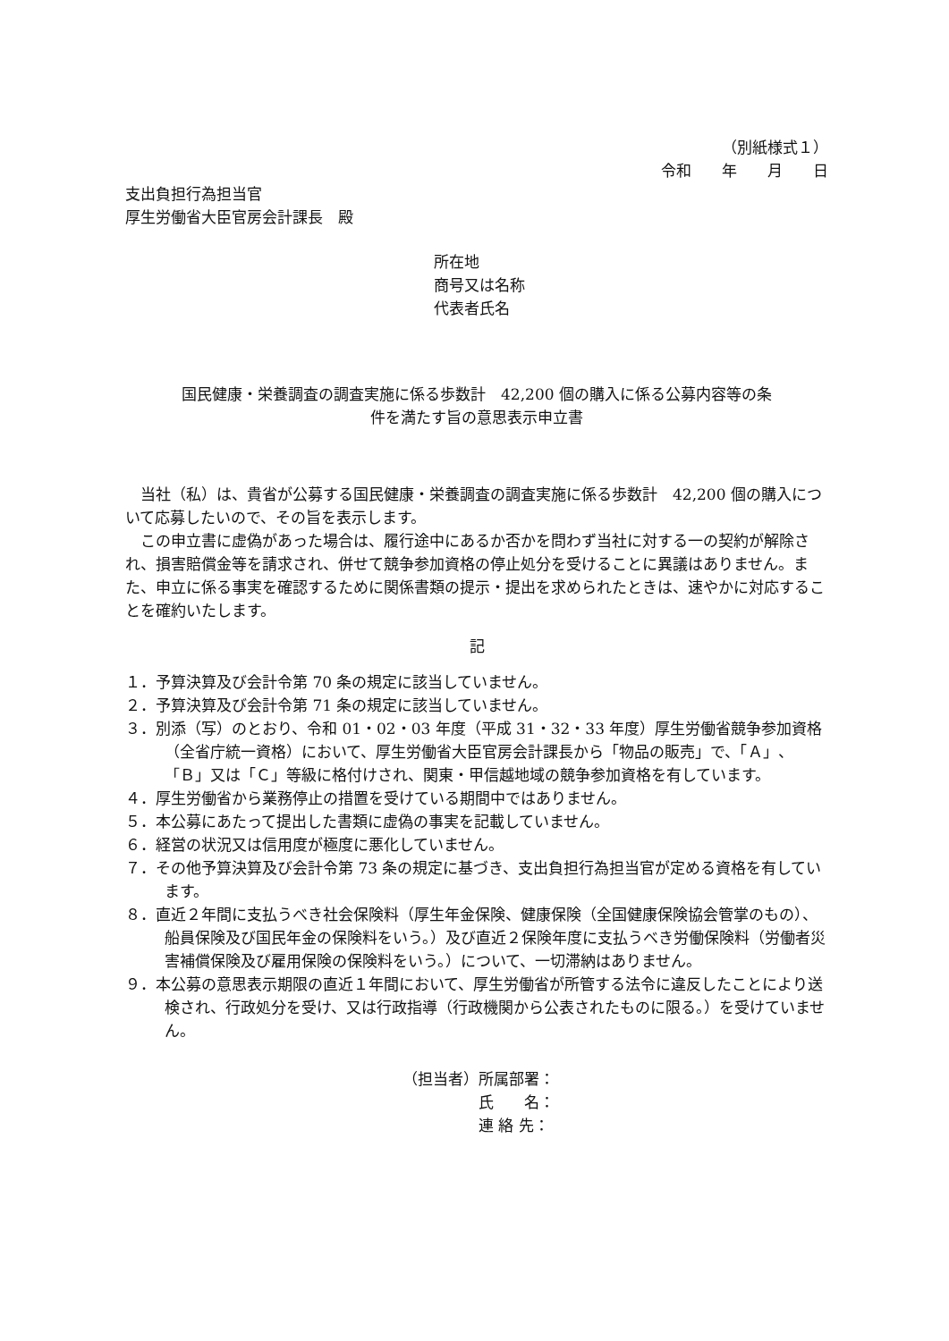（別紙様式１）
令和　　年　　月　　日
支出負担行為担当官
厚生労働省大臣官房会計課長　殿
所在地
商号又は名称
代表者氏名
国民健康・栄養調査の調査実施に係る歩数計　42,200 個の購入に係る公募内容等の条
件を満たす旨の意思表示申立書
当社（私）は、貴省が公募する国民健康・栄養調査の調査実施に係る歩数計　42,200 個の購入について応募したいので、その旨を表示します。
この申立書に虚偽があった場合は、履行途中にあるか否かを問わず当社に対する一の契約が解除され、損害賠償金等を請求され、併せて競争参加資格の停止処分を受けることに異議はありません。また、申立に係る事実を確認するために関係書類の提示・提出を求められたときは、速やかに対応することを確約いたします。
記
１．予算決算及び会計令第 70 条の規定に該当していません。
２．予算決算及び会計令第 71 条の規定に該当していません。
３．別添（写）のとおり、令和 01・02・03 年度（平成 31・32・33 年度）厚生労働省競争参加資格（全省庁統一資格）において、厚生労働省大臣官房会計課長から「物品の販売」で、「Ａ」、「Ｂ」又は「Ｃ」等級に格付けされ、関東・甲信越地域の競争参加資格を有しています。
４．厚生労働省から業務停止の措置を受けている期間中ではありません。
５．本公募にあたって提出した書類に虚偽の事実を記載していません。
６．経営の状況又は信用度が極度に悪化していません。
７．その他予算決算及び会計令第 73 条の規定に基づき、支出負担行為担当官が定める資格を有しています。
８．直近２年間に支払うべき社会保険料（厚生年金保険、健康保険（全国健康保険協会管掌のもの）、船員保険及び国民年金の保険料をいう。）及び直近２保険年度に支払うべき労働保険料（労働者災害補償保険及び雇用保険の保険料をいう。）について、一切滞納はありません。
９．本公募の意思表示期限の直近１年間において、厚生労働省が所管する法令に違反したことにより送検され、行政処分を受け、又は行政指導（行政機関から公表されたものに限る。）を受けていません。
（担当者）所属部署：
　　　　　氏　　名：
　　　　　連 絡 先：